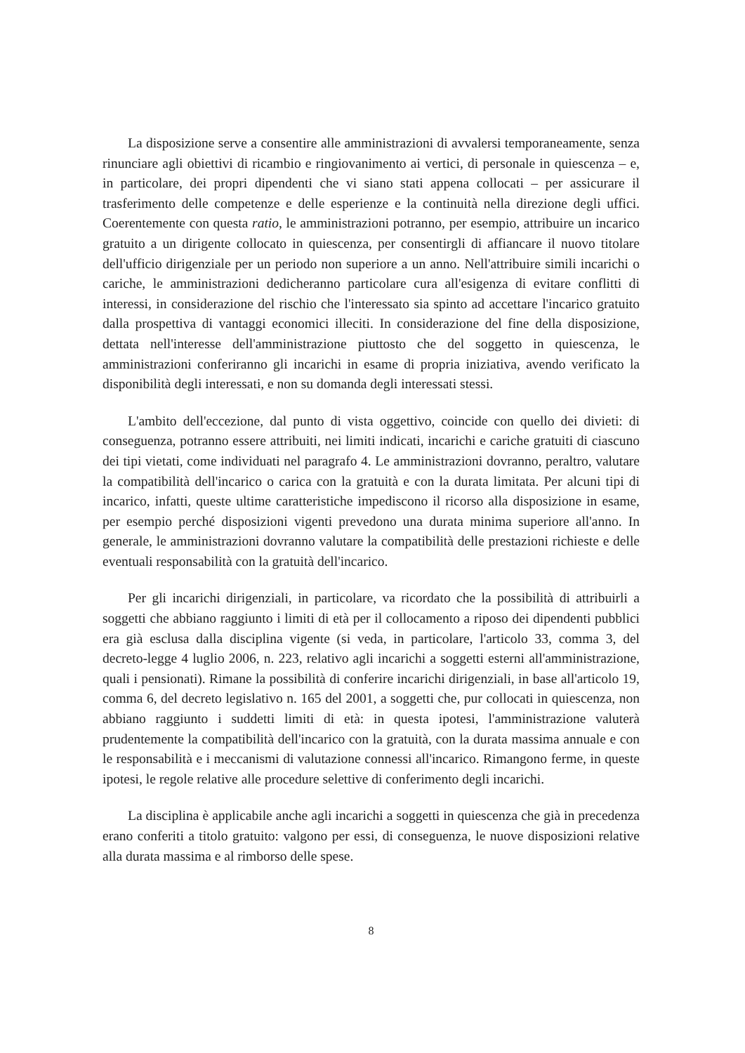La disposizione serve a consentire alle amministrazioni di avvalersi temporaneamente, senza rinunciare agli obiettivi di ricambio e ringiovanimento ai vertici, di personale in quiescenza – e, in particolare, dei propri dipendenti che vi siano stati appena collocati – per assicurare il trasferimento delle competenze e delle esperienze e la continuità nella direzione degli uffici. Coerentemente con questa ratio, le amministrazioni potranno, per esempio, attribuire un incarico gratuito a un dirigente collocato in quiescenza, per consentirgli di affiancare il nuovo titolare dell'ufficio dirigenziale per un periodo non superiore a un anno. Nell'attribuire simili incarichi o cariche, le amministrazioni dedicheranno particolare cura all'esigenza di evitare conflitti di interessi, in considerazione del rischio che l'interessato sia spinto ad accettare l'incarico gratuito dalla prospettiva di vantaggi economici illeciti. In considerazione del fine della disposizione, dettata nell'interesse dell'amministrazione piuttosto che del soggetto in quiescenza, le amministrazioni conferiranno gli incarichi in esame di propria iniziativa, avendo verificato la disponibilità degli interessati, e non su domanda degli interessati stessi.
L'ambito dell'eccezione, dal punto di vista oggettivo, coincide con quello dei divieti: di conseguenza, potranno essere attribuiti, nei limiti indicati, incarichi e cariche gratuiti di ciascuno dei tipi vietati, come individuati nel paragrafo 4. Le amministrazioni dovranno, peraltro, valutare la compatibilità dell'incarico o carica con la gratuità e con la durata limitata. Per alcuni tipi di incarico, infatti, queste ultime caratteristiche impediscono il ricorso alla disposizione in esame, per esempio perché disposizioni vigenti prevedono una durata minima superiore all'anno. In generale, le amministrazioni dovranno valutare la compatibilità delle prestazioni richieste e delle eventuali responsabilità con la gratuità dell'incarico.
Per gli incarichi dirigenziali, in particolare, va ricordato che la possibilità di attribuirli a soggetti che abbiano raggiunto i limiti di età per il collocamento a riposo dei dipendenti pubblici era già esclusa dalla disciplina vigente (si veda, in particolare, l'articolo 33, comma 3, del decreto-legge 4 luglio 2006, n. 223, relativo agli incarichi a soggetti esterni all'amministrazione, quali i pensionati). Rimane la possibilità di conferire incarichi dirigenziali, in base all'articolo 19, comma 6, del decreto legislativo n. 165 del 2001, a soggetti che, pur collocati in quiescenza, non abbiano raggiunto i suddetti limiti di età: in questa ipotesi, l'amministrazione valuterà prudentemente la compatibilità dell'incarico con la gratuità, con la durata massima annuale e con le responsabilità e i meccanismi di valutazione connessi all'incarico. Rimangono ferme, in queste ipotesi, le regole relative alle procedure selettive di conferimento degli incarichi.
La disciplina è applicabile anche agli incarichi a soggetti in quiescenza che già in precedenza erano conferiti a titolo gratuito: valgono per essi, di conseguenza, le nuove disposizioni relative alla durata massima e al rimborso delle spese.
8